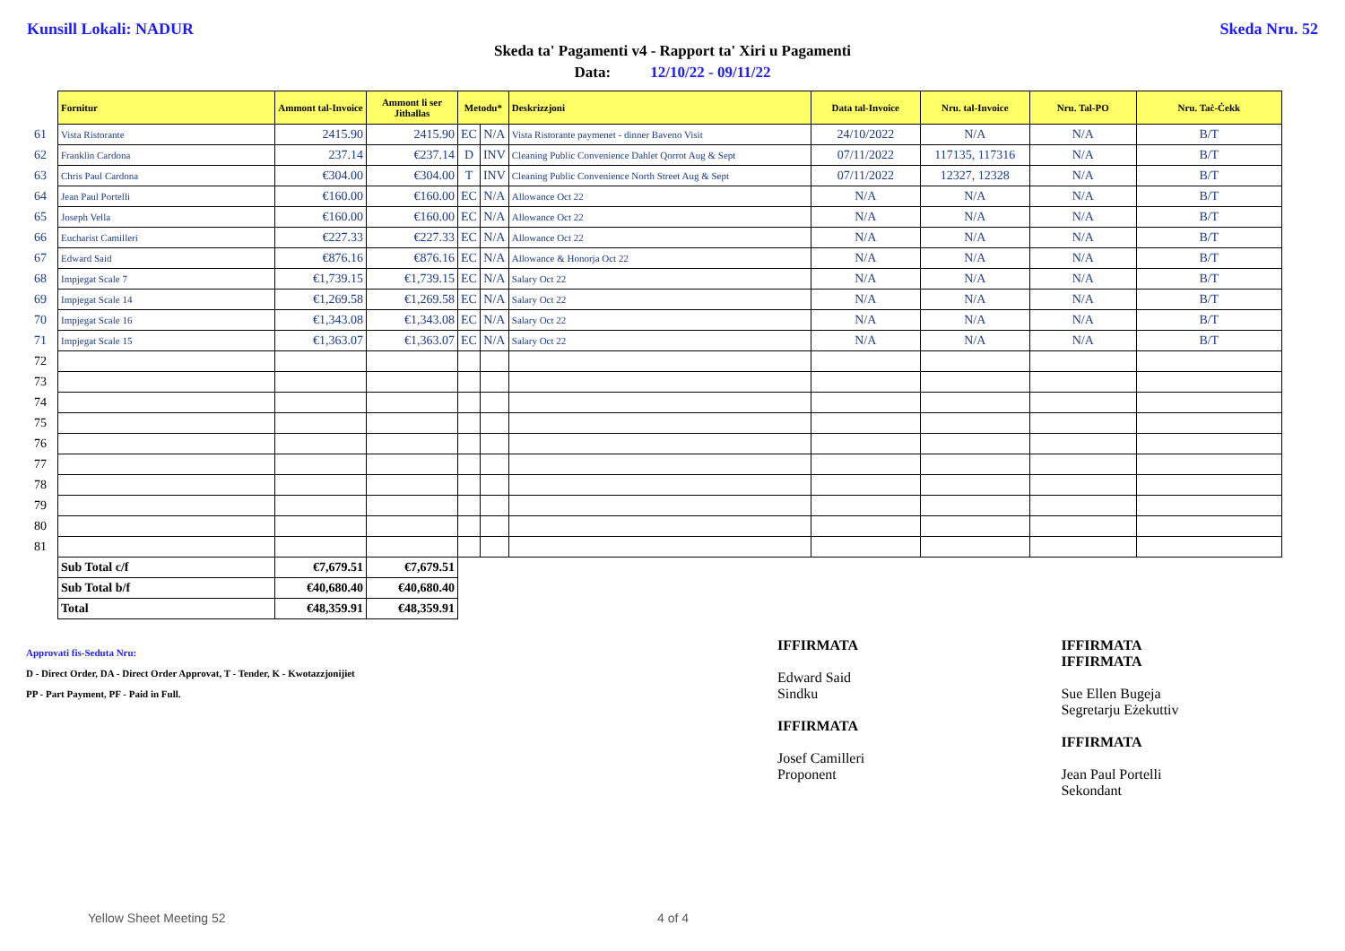Kunsill Lokali: NADUR Skeda Nru. 52
Skeda ta' Pagamenti v4 - Rapport ta' Xiri u Pagamenti
Data: 12/10/22 - 09/11/22
| | Fornitur | Ammont tal-Invoice | Ammont li ser Jithallas | Metodu* | | Deskrizzjoni | Data tal-Invoice | Nru. tal-Invoice | Nru. Tal-PO | Nru. Taċ-Ċekk |
| 61 | Vista Ristorante | 2415.90 | 2415.90 | EC | N/A | Vista Ristorante paymenet - dinner Baveno Visit | 24/10/2022 | N/A | N/A | B/T |
| 62 | Franklin Cardona | 237.14 | €237.14 | D | INV | Cleaning Public Convenience Dahlet Qorrot Aug & Sept | 07/11/2022 | 117135, 117316 | N/A | B/T |
| 63 | Chris Paul Cardona | €304.00 | €304.00 | T | INV | Cleaning Public Convenience North Street Aug & Sept | 07/11/2022 | 12327, 12328 | N/A | B/T |
| 64 | Jean Paul Portelli | €160.00 | €160.00 | EC | N/A | Allowance Oct 22 | N/A | N/A | N/A | B/T |
| 65 | Joseph Vella | €160.00 | €160.00 | EC | N/A | Allowance Oct 22 | N/A | N/A | N/A | B/T |
| 66 | Eucharist Camilleri | €227.33 | €227.33 | EC | N/A | Allowance Oct 22 | N/A | N/A | N/A | B/T |
| 67 | Edward Said | €876.16 | €876.16 | EC | N/A | Allowance & Honorja Oct 22 | N/A | N/A | N/A | B/T |
| 68 | Impjegat Scale 7 | €1,739.15 | €1,739.15 | EC | N/A | Salary Oct 22 | N/A | N/A | N/A | B/T |
| 69 | Impjegat Scale 14 | €1,269.58 | €1,269.58 | EC | N/A | Salary Oct 22 | N/A | N/A | N/A | B/T |
| 70 | Impjegat Scale 16 | €1,343.08 | €1,343.08 | EC | N/A | Salary Oct 22 | N/A | N/A | N/A | B/T |
| 71 | Impjegat Scale 15 | €1,363.07 | €1,363.07 | EC | N/A | Salary Oct 22 | N/A | N/A | N/A | B/T |
| 72 | | | | | | | | | | |
| 73 | | | | | | | | | | |
| 74 | | | | | | | | | | |
| 75 | | | | | | | | | | |
| 76 | | | | | | | | | | |
| 77 | | | | | | | | | | |
| 78 | | | | | | | | | | |
| 79 | | | | | | | | | | |
| 80 | | | | | | | | | | |
| 81 | | | | | | | | | | |
| | Sub Total c/f | €7,679.51 | €7,679.51 | | | | | | | |
| | Sub Total b/f | €40,680.40 | €40,680.40 | | | | | | | |
| | Total | €48,359.91 | €48,359.91 | | | | | | | |
Approvati fis-Seduta Nru:
D - Direct Order, DA - Direct Order Approvat, T - Tender, K - Kwotazzjonijiet
PP - Part Payment, PF - Paid in Full.
IFFIRMATA
Edward Said
Sindku
IFFIRMATA
Josef Camilleri
Proponent
IFFIRMATA
IFFIRMATA
Sue Ellen Bugeja
Segretarju Eżekuttiv
IFFIRMATA
Jean Paul Portelli
Sekondant
Yellow Sheet Meeting 52 4 of 4